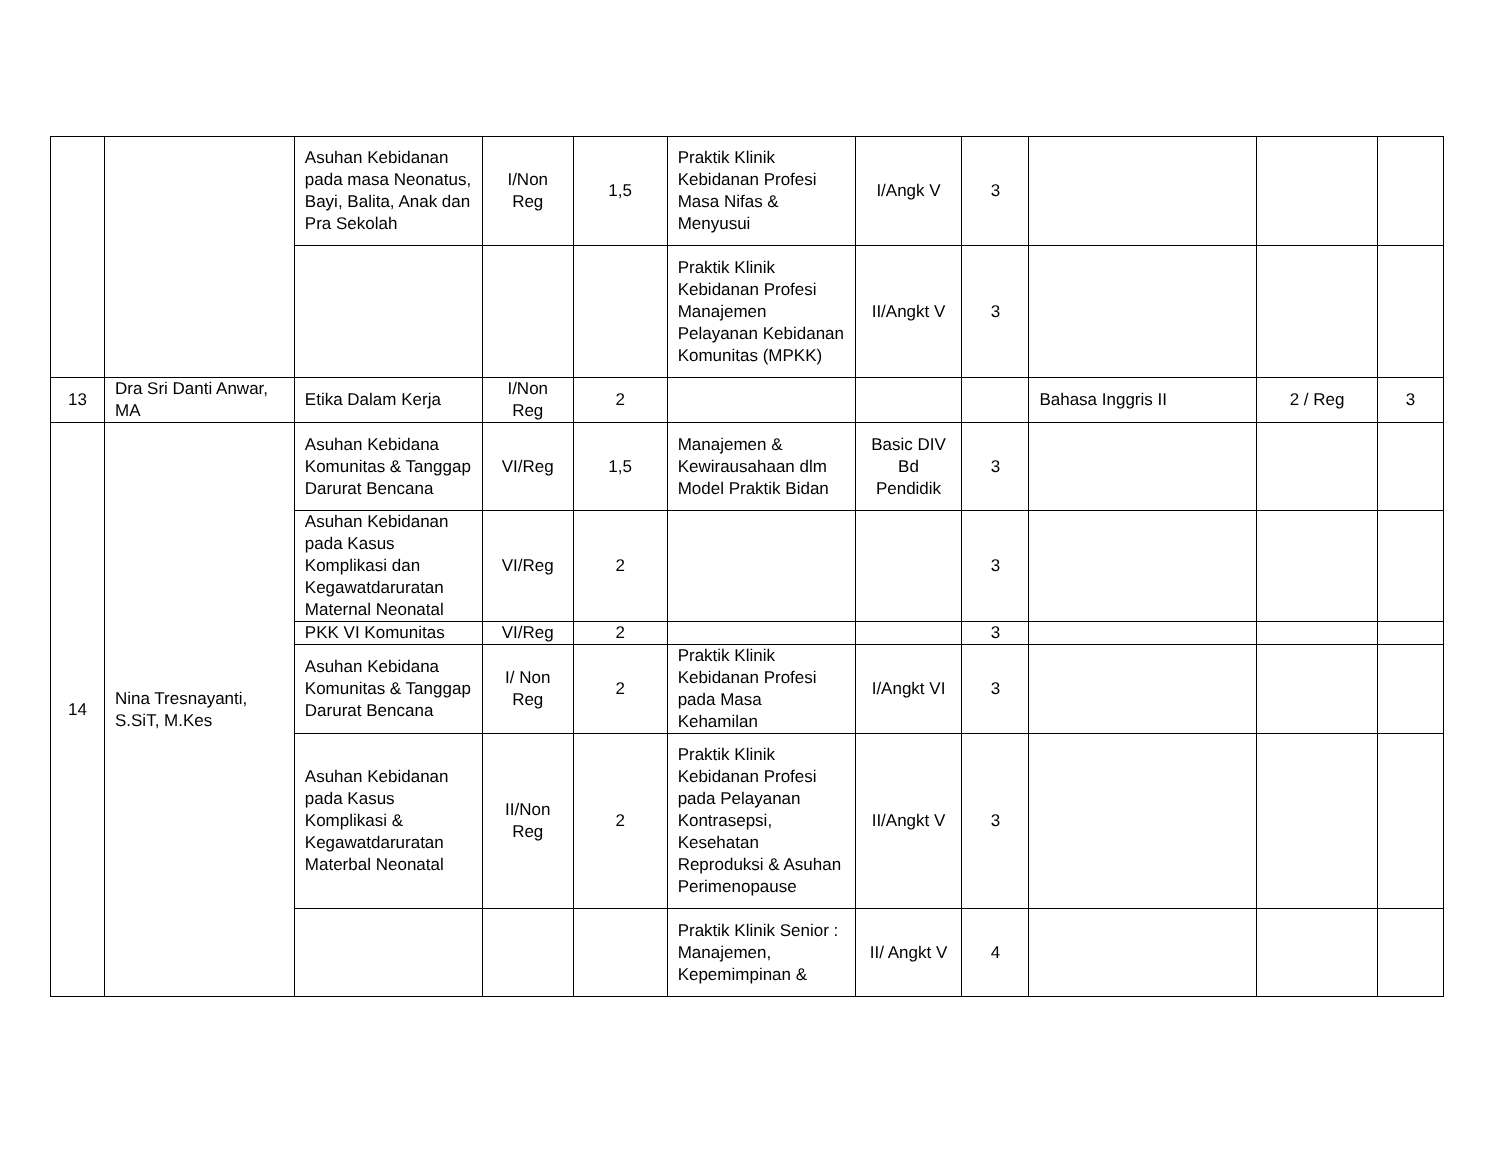| | | Asuhan Kebidanan pada masa Neonatus, Bayi, Balita, Anak dan Pra Sekolah | I/Non Reg | 1,5 | Praktik Klinik Kebidanan Profesi Masa Nifas & Menyusui | I/Angk V | 3 | | | |
| | | | | | Praktik Klinik Kebidanan Profesi Manajemen Pelayanan Kebidanan Komunitas (MPKK) | II/Angkt V | 3 | | | |
| 13 | Dra Sri Danti Anwar, MA | Etika Dalam Kerja | I/Non Reg | 2 | | | | Bahasa Inggris II | 2 / Reg | 3 |
| 14 | Nina Tresnayanti, S.SiT, M.Kes | Asuhan Kebidana Komunitas & Tanggap Darurat Bencana | VI/Reg | 1,5 | Manajemen & Kewirausahaan dlm Model Praktik Bidan | Basic DIV Bd Pendidik | 3 | | | |
| | | Asuhan Kebidanan pada Kasus Komplikasi dan Kegawatdaruratan Maternal Neonatal | VI/Reg | 2 | | | 3 | | | |
| | | PKK VI Komunitas | VI/Reg | 2 | | | 3 | | | |
| | | Asuhan Kebidana Komunitas & Tanggap Darurat Bencana | I/ Non Reg | 2 | Praktik Klinik Kebidanan Profesi pada Masa Kehamilan | I/Angkt VI | 3 | | | |
| | | Asuhan Kebidanan pada Kasus Komplikasi & Kegawatdaruratan Materbal Neonatal | II/Non Reg | 2 | Praktik Klinik Kebidanan Profesi pada Pelayanan Kontrasepsi, Kesehatan Reproduksi & Asuhan Perimenopause | II/Angkt V | 3 | | | |
| | | | | | Praktik Klinik Senior : Manajemen, Kepemimpinan & | II/ Angkt V | 4 | | | |